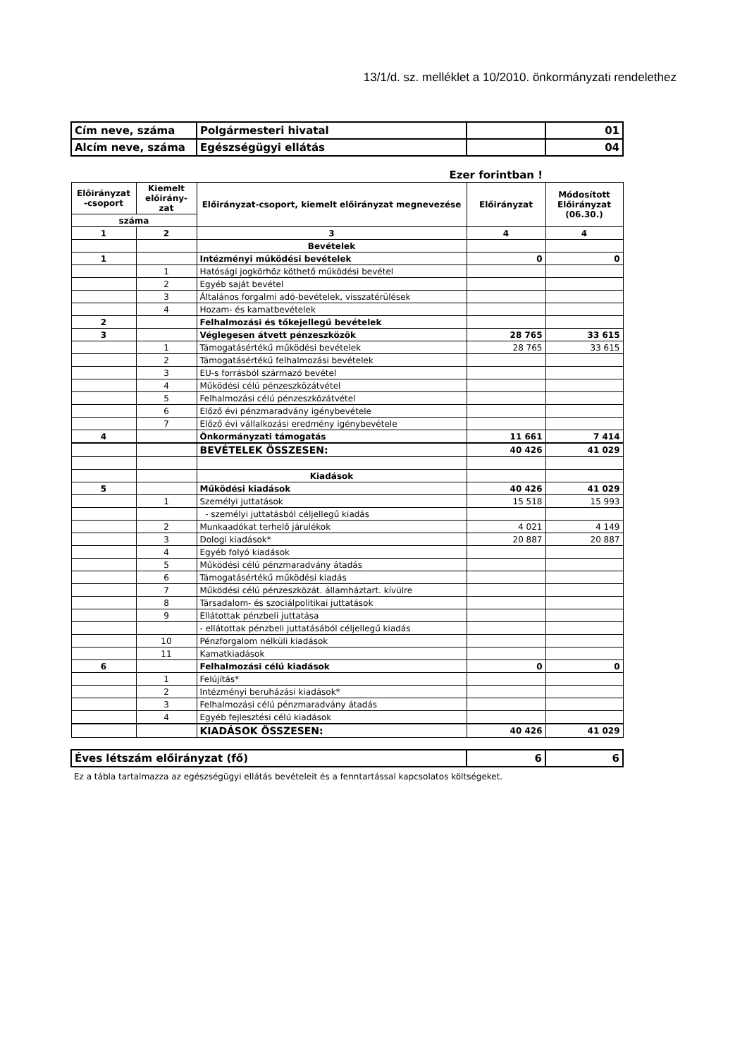13/1/d. sz. melléklet a 10/2010. önkormányzati rendelethez
| Cím neve, száma | | Polgármesteri hivatal | | 01 |
| Alcím neve, száma | | Egészségügyi ellátás | | 04 |
| | | Ezer forintban ! | | |
| Előirányzat -csoport | Kiemelt előirány-zat | Előirányzat-csoport, kiemelt előirányzat megnevezése | Előirányzat | Módosított Előirányzat (06.30.) |
| száma | | | | |
| 1 | 2 | 3 | 4 | 4 |
| | | Bevételek | | |
| 1 | | Intézményi működési bevételek | 0 | 0 |
| | 1 | Hatósági jogkörhöz köthető működési bevétel | | |
| | 2 | Egyéb saját bevétel | | |
| | 3 | Általános forgalmi adó-bevételek, visszatérülések | | |
| | 4 | Hozam- és kamatbevételek | | |
| 2 | | Felhalmozási és tőkejellegű bevételek | | |
| 3 | | Véglegesen átvett pénzeszközök | 28 765 | 33 615 |
| | 1 | Támogatásértékű működési bevételek | 28 765 | 33 615 |
| | 2 | Támogatásértékű felhalmozási bevételek | | |
| | 3 | EU-s forrásból származó bevétel | | |
| | 4 | Működési célú pénzeszközátvétel | | |
| | 5 | Felhalmozási célú pénzeszközátvétel | | |
| | 6 | Előző évi pénzmaradvány igénybevétele | | |
| | 7 | Előző évi vállalkozási eredmény igénybevétele | | |
| 4 | | Önkormányzati támogatás | 11 661 | 7 414 |
| | | BEVÉTELEK ÖSSZESEN: | 40 426 | 41 029 |
| | | Kiadások | | |
| 5 | | Működési kiadások | 40 426 | 41 029 |
| | 1 | Személyi juttatások | 15 518 | 15 993 |
| | | - személyi juttatásból céljellegű kiadás | | |
| | 2 | Munkaadókat terhelő járulékok | 4 021 | 4 149 |
| | 3 | Dologi kiadások* | 20 887 | 20 887 |
| | 4 | Egyéb folyó kiadások | | |
| | 5 | Működési célú pénzmaradvány átadás | | |
| | 6 | Támogatásértékű működési kiadás | | |
| | 7 | Működési célú pénzeszközát. államháztart. kívülre | | |
| | 8 | Társadalom- és szociálpolitikai juttatások | | |
| | 9 | Ellátottak pénzbeli juttatása | | |
| | | - ellátottak pénzbeli juttatásából céljellegű kiadás | | |
| | 10 | Pénzforgalom nélküli kiadások | | |
| | 11 | Kamatkiadások | | |
| 6 | | Felhalmozási célú kiadások | 0 | 0 |
| | 1 | Felújítás* | | |
| | 2 | Intézményi beruházási kiadások* | | |
| | 3 | Felhalmozási célú pénzmaradvány átadás | | |
| | 4 | Egyéb fejlesztési célú kiadások | | |
| | | KIADÁSOK ÖSSZESEN: | 40 426 | 41 029 |
| Éves létszám előirányzat (fő) | | | 6 | 6 |
| Ez a tábla tartalmazza az egészségügyi ellátás bevételeit és a fenntartással kapcsolatos költségeket. | | | | |